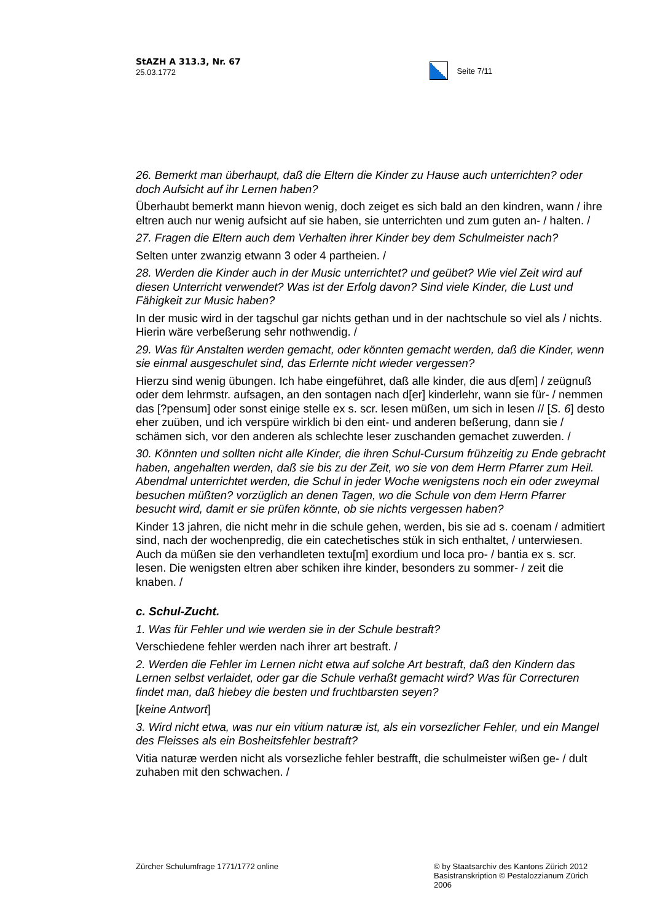StAZH A 313.3, Nr. 67
25.03.1772
Seite 7/11
26. Bemerkt man überhaupt, daß die Eltern die Kinder zu Hause auch unterrichten? oder doch Aufsicht auf ihr Lernen haben?
Überhaubt bemerkt mann hievon wenig, doch zeiget es sich bald an den kindren, wann / ihre eltren auch nur wenig aufsicht auf sie haben, sie unterrichten und zum guten an- / halten. /
27. Fragen die Eltern auch dem Verhalten ihrer Kinder bey dem Schulmeister nach?
Selten unter zwanzig etwann 3 oder 4 partheien. /
28. Werden die Kinder auch in der Music unterrichtet? und geübet? Wie viel Zeit wird auf diesen Unterricht verwendet? Was ist der Erfolg davon? Sind viele Kinder, die Lust und Fähigkeit zur Music haben?
In der music wird in der tagschul gar nichts gethan und in der nachtschule so viel als / nichts. Hierin wäre verbeßerung sehr nothwendig. /
29. Was für Anstalten werden gemacht, oder könnten gemacht werden, daß die Kinder, wenn sie einmal ausgeschulet sind, das Erlernte nicht wieder vergessen?
Hierzu sind wenig übungen. Ich habe eingeführet, daß alle kinder, die aus d[em] / zeügnuß oder dem lehrmstr. aufsagen, an den sontagen nach d[er] kinderlehr, wann sie für- / nemmen das [?pensum] oder sonst einige stelle ex s. scr. lesen müßen, um sich in lesen // [S. 6] desto eher zuüben, und ich verspüre wirklich bi den eint- und anderen beßerung, dann sie / schämen sich, vor den anderen als schlechte leser zuschanden gemachet zuwerden. /
30. Könnten und sollten nicht alle Kinder, die ihren Schul-Cursum frühzeitig zu Ende gebracht haben, angehalten werden, daß sie bis zu der Zeit, wo sie von dem Herrn Pfarrer zum Heil. Abendmal unterrichtet werden, die Schul in jeder Woche wenigstens noch ein oder zweymal besuchen müßten? vorzüglich an denen Tagen, wo die Schule von dem Herrn Pfarrer besucht wird, damit er sie prüfen könnte, ob sie nichts vergessen haben?
Kinder 13 jahren, die nicht mehr in die schule gehen, werden, bis sie ad s. coenam / admitiert sind, nach der wochenpredig, die ein catechetisches stük in sich enthaltet, / unterwiesen. Auch da müßen sie den verhandleten textu[m] exordium und loca pro- / bantia ex s. scr. lesen. Die wenigsten eltren aber schiken ihre kinder, besonders zu sommer- / zeit die knaben. /
c. Schul-Zucht.
1. Was für Fehler und wie werden sie in der Schule bestraft?
Verschiedene fehler werden nach ihrer art bestraft. /
2. Werden die Fehler im Lernen nicht etwa auf solche Art bestraft, daß den Kindern das Lernen selbst verlaidet, oder gar die Schule verhaßt gemacht wird? Was für Correcturen findet man, daß hiebey die besten und fruchtbarsten seyen?
[keine Antwort]
3. Wird nicht etwa, was nur ein vitium naturæ ist, als ein vorsezlicher Fehler, und ein Mangel des Fleisses als ein Bosheitsfehler bestraft?
Vitia naturæ werden nicht als vorsezliche fehler bestrafft, die schulmeister wißen ge- / dult zuhaben mit den schwachen. /
Zürcher Schulumfrage 1771/1772 online
© by Staatsarchiv des Kantons Zürich 2012
Basistranskription © Pestalozzianum Zürich 2006